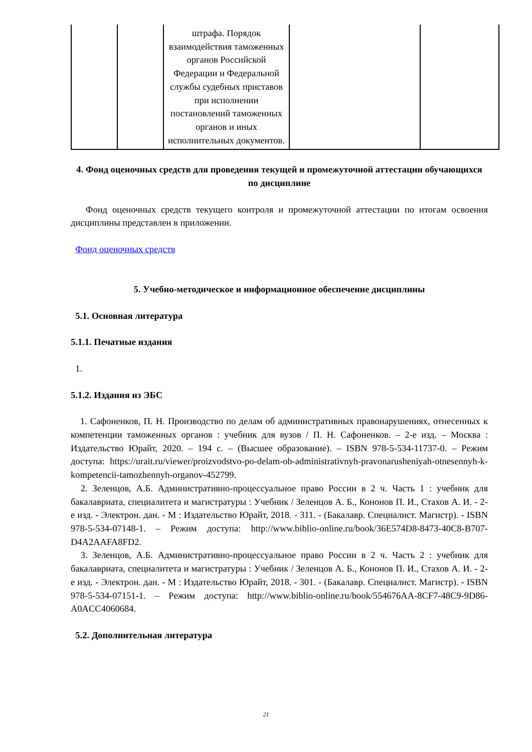| | | штрафа. Порядок взаимодействия таможенных органов Российской Федерации и Федеральной службы судебных приставов при исполнении постановлений таможенных органов и иных исполнительных документов. | | |
4. Фонд оценочных средств для проведения текущей и промежуточной аттестации обучающихся по дисциплине
Фонд оценочных средств текущего контроля и промежуточной аттестации по итогам освоения дисциплины представлен в приложении.
Фонд оценочных средств
5. Учебно-методическое и информационное обеспечение дисциплины
5.1. Основная литература
5.1.1. Печатные издания
1.
5.1.2. Издания из ЭБС
1. Сафоненков, П. Н. Производство по делам об административных правонарушениях, отнесенных к компетенции таможенных органов : учебник для вузов / П. Н. Сафоненков. – 2-е изд. – Москва : Издательство Юрайт, 2020. – 194 с. – (Высшее образование). – ISBN 978-5-534-11737-0. – Режим доступа: https://urait.ru/viewer/proizvodstvo-po-delam-ob-administrativnyh-pravonarusheniyah-otnesennyh-k-kompetencii-tamozhennyh-organov-452799.
2. Зеленцов, А.Б. Административно-процессуальное право России в 2 ч. Часть 1 : учебник для бакалавриата, специалитета и магистратуры : Учебник / Зеленцов А. Б., Кононов П. И., Стахов А. И. - 2-е изд. - Электрон. дан. - М : Издательство Юрайт, 2018. - 311. - (Бакалавр. Специалист. Магистр). - ISBN 978-5-534-07148-1. – Режим доступа: http://www.biblio-online.ru/book/36E574D8-8473-40C8-B707-D4A2AAFA8FD2.
3. Зеленцов, А.Б. Административно-процессуальное право России в 2 ч. Часть 2 : учебник для бакалавриата, специалитета и магистратуры : Учебник / Зеленцов А. Б., Кононов П. И., Стахов А. И. - 2-е изд. - Электрон. дан. - М : Издательство Юрайт, 2018. - 301. - (Бакалавр. Специалист. Магистр). - ISBN 978-5-534-07151-1. – Режим доступа: http://www.biblio-online.ru/book/554676AA-8CF7-48C9-9D86-A0ACC4060684.
5.2. Дополнительная литература
21